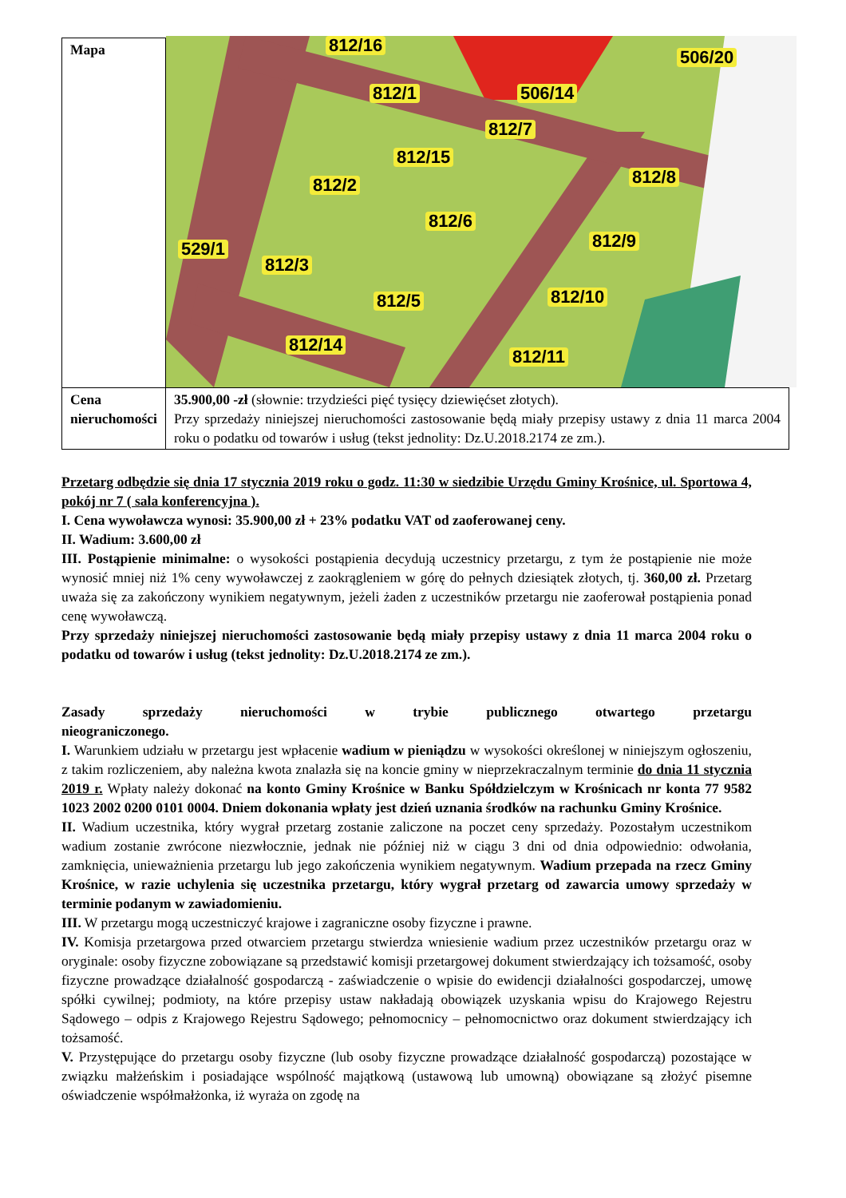| Mapa | 812/16 506/20 812/1 506/14 812/7 812/15 812/2 812/8 812/6 812/9 529/1 812/3 812/5 812/10 812/14 812/11 |
| Cena nieruchomości | 35.900,00 -zł (słownie: trzydzieści pięć tysięcy dziewięćset złotych). Przy sprzedaży niniejszej nieruchomości zastosowanie będą miały przepisy ustawy z dnia 11 marca 2004 roku o podatku od towarów i usług (tekst jednolity: Dz.U.2018.2174 ze zm.). |
Przetarg odbędzie się dnia 17 stycznia 2019 roku o godz. 11:30 w siedzibie Urzędu Gminy Krośnice, ul. Sportowa 4, pokój nr 7 ( sala konferencyjna ).
I. Cena wywoławcza wynosi: 35.900,00 zł + 23% podatku VAT od zaoferowanej ceny.
II. Wadium: 3.600,00 zł
III. Postąpienie minimalne: o wysokości postąpienia decydują uczestnicy przetargu, z tym że postąpienie nie może wynosić mniej niż 1% ceny wywoławczej z zaokrągleniem w górę do pełnych dziesiątek złotych, tj. 360,00 zł. Przetarg uważa się za zakończony wynikiem negatywnym, jeżeli żaden z uczestników przetargu nie zaoferował postąpienia ponad cenę wywoławczą.
Przy sprzedaży niniejszej nieruchomości zastosowanie będą miały przepisy ustawy z dnia 11 marca 2004 roku o podatku od towarów i usług (tekst jednolity: Dz.U.2018.2174 ze zm.).
Zasady sprzedaży nieruchomości w trybie publicznego otwartego przetargu
nieograniczonego.
I. Warunkiem udziału w przetargu jest wpłacenie wadium w pieniądzu w wysokości określonej w niniejszym ogłoszeniu, z takim rozliczeniem, aby należna kwota znalazła się na koncie gminy w nieprzekraczalnym terminie do dnia 11 stycznia 2019 r. Wpłaty należy dokonać na konto Gminy Krośnice w Banku Spółdzielczym w Krośnicach nr konta 77 9582 1023 2002 0200 0101 0004. Dniem dokonania wpłaty jest dzień uznania środków na rachunku Gminy Krośnice.
II. Wadium uczestnika, który wygrał przetarg zostanie zaliczone na poczet ceny sprzedaży. Pozostałym uczestnikom wadium zostanie zwrócone niezwłocznie, jednak nie później niż w ciągu 3 dni od dnia odpowiednio: odwołania, zamknięcia, unieważnienia przetargu lub jego zakończenia wynikiem negatywnym. Wadium przepada na rzecz Gminy Krośnice, w razie uchylenia się uczestnika przetargu, który wygrał przetarg od zawarcia umowy sprzedaży w terminie podanym w zawiadomieniu.
III. W przetargu mogą uczestniczyć krajowe i zagraniczne osoby fizyczne i prawne.
IV. Komisja przetargowa przed otwarciem przetargu stwierdza wniesienie wadium przez uczestników przetargu oraz w oryginale: osoby fizyczne zobowiązane są przedstawić komisji przetargowej dokument stwierdzający ich tożsamość, osoby fizyczne prowadzące działalność gospodarczą - zaświadczenie o wpisie do ewidencji działalności gospodarczej, umowę spółki cywilnej; podmioty, na które przepisy ustaw nakładają obowiązek uzyskania wpisu do Krajowego Rejestru Sądowego – odpis z Krajowego Rejestru Sądowego; pełnomocnicy – pełnomocnictwo oraz dokument stwierdzający ich tożsamość.
V. Przystępujące do przetargu osoby fizyczne (lub osoby fizyczne prowadzące działalność gospodarczą) pozostające w związku małżeńskim i posiadające wspólność majątkową (ustawową lub umowną) obowiązane są złożyć pisemne oświadczenie współmałżonka, iż wyraża on zgodę na